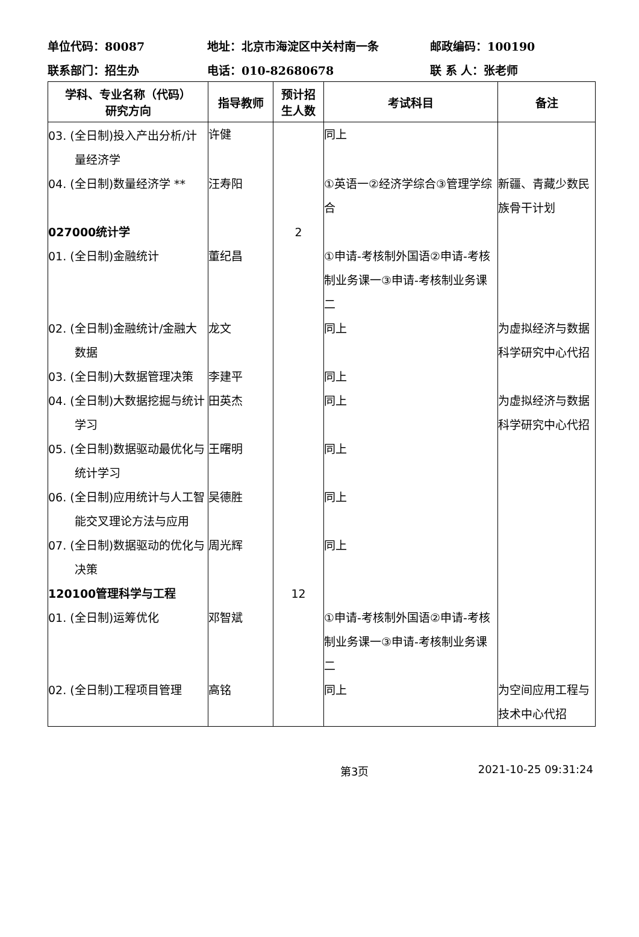单位代码：80087 地址：北京市海淀区中关村南一条 邮政编码：100190
联系部门：招生办 电话：010-82680678 联 系 人：张老师
| 学科、专业名称（代码） 研究方向 | 指导教师 | 预计招 生人数 | 考试科目 | 备注 |
| --- | --- | --- | --- | --- |
| 03. (全日制)投入产出分析/计量经济学 | 许健 | | 同上 | |
| 04. (全日制)数量经济学 ** | 汪寿阳 | | ①英语一②经济学综合③管理学综合 | 新疆、青藏少数民族骨干计划 |
| 027000统计学 | | 2 | | |
| 01. (全日制)金融统计 | 董纪昌 | | ①申请-考核制外国语②申请-考核制业务课一③申请-考核制业务课二 | |
| 02. (全日制)金融统计/金融大数据 | 龙文 | | 同上 | 为虚拟经济与数据科学研究中心代招 |
| 03. (全日制)大数据管理决策 | 李建平 | | 同上 | |
| 04. (全日制)大数据挖掘与统计学习 | 田英杰 | | 同上 | 为虚拟经济与数据科学研究中心代招 |
| 05. (全日制)数据驱动最优化与统计学习 | 王曙明 | | 同上 | |
| 06. (全日制)应用统计与人工智能交叉理论方法与应用 | 吴德胜 | | 同上 | |
| 07. (全日制)数据驱动的优化与决策 | 周光辉 | | 同上 | |
| 120100管理科学与工程 | | 12 | | |
| 01. (全日制)运筹优化 | 邓智斌 | | ①申请-考核制外国语②申请-考核制业务课一③申请-考核制业务课二 | |
| 02. (全日制)工程项目管理 | 高铭 | | 同上 | 为空间应用工程与技术中心代招 |
第3页 2021-10-25 09:31:24